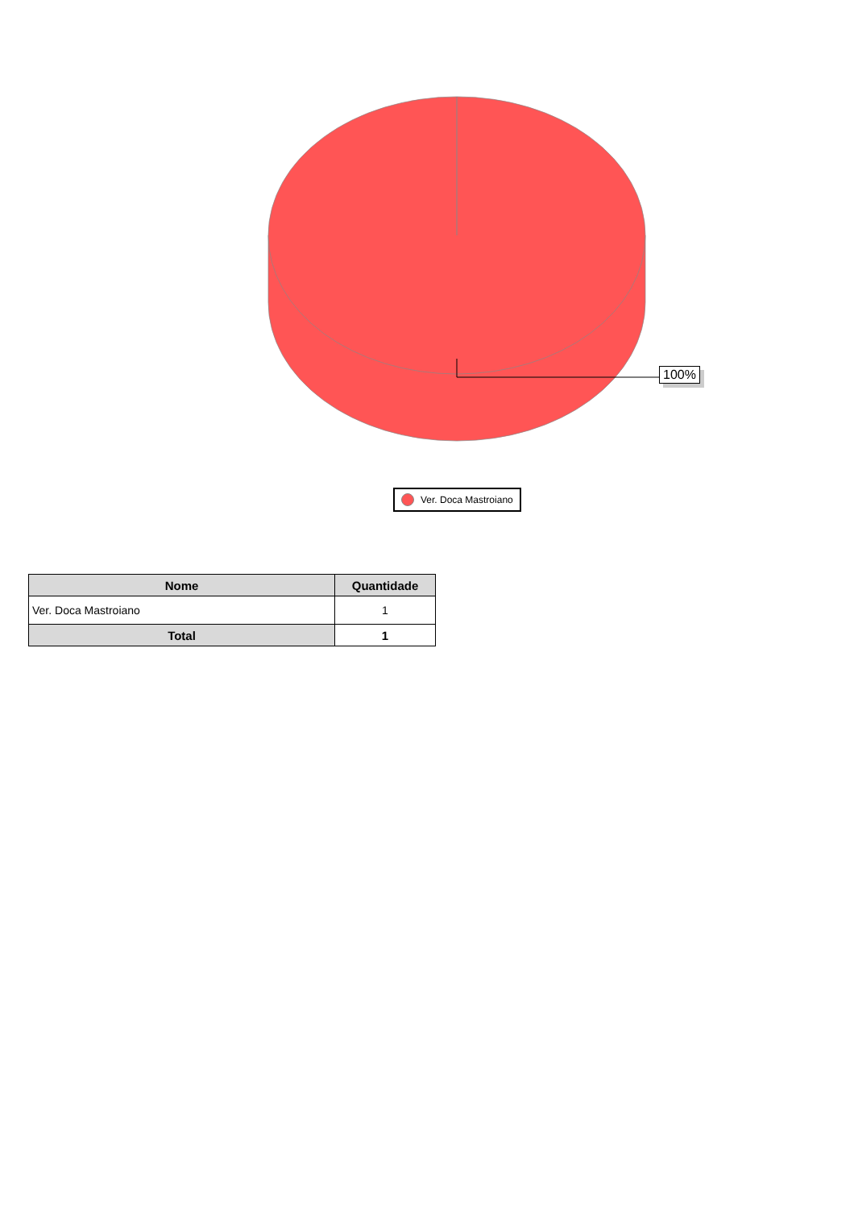100%
Ver. Doca Mastroiano
| Nome | Quantidade |
| --- | --- |
| Ver. Doca Mastroiano | 1 |
| Total | 1 |